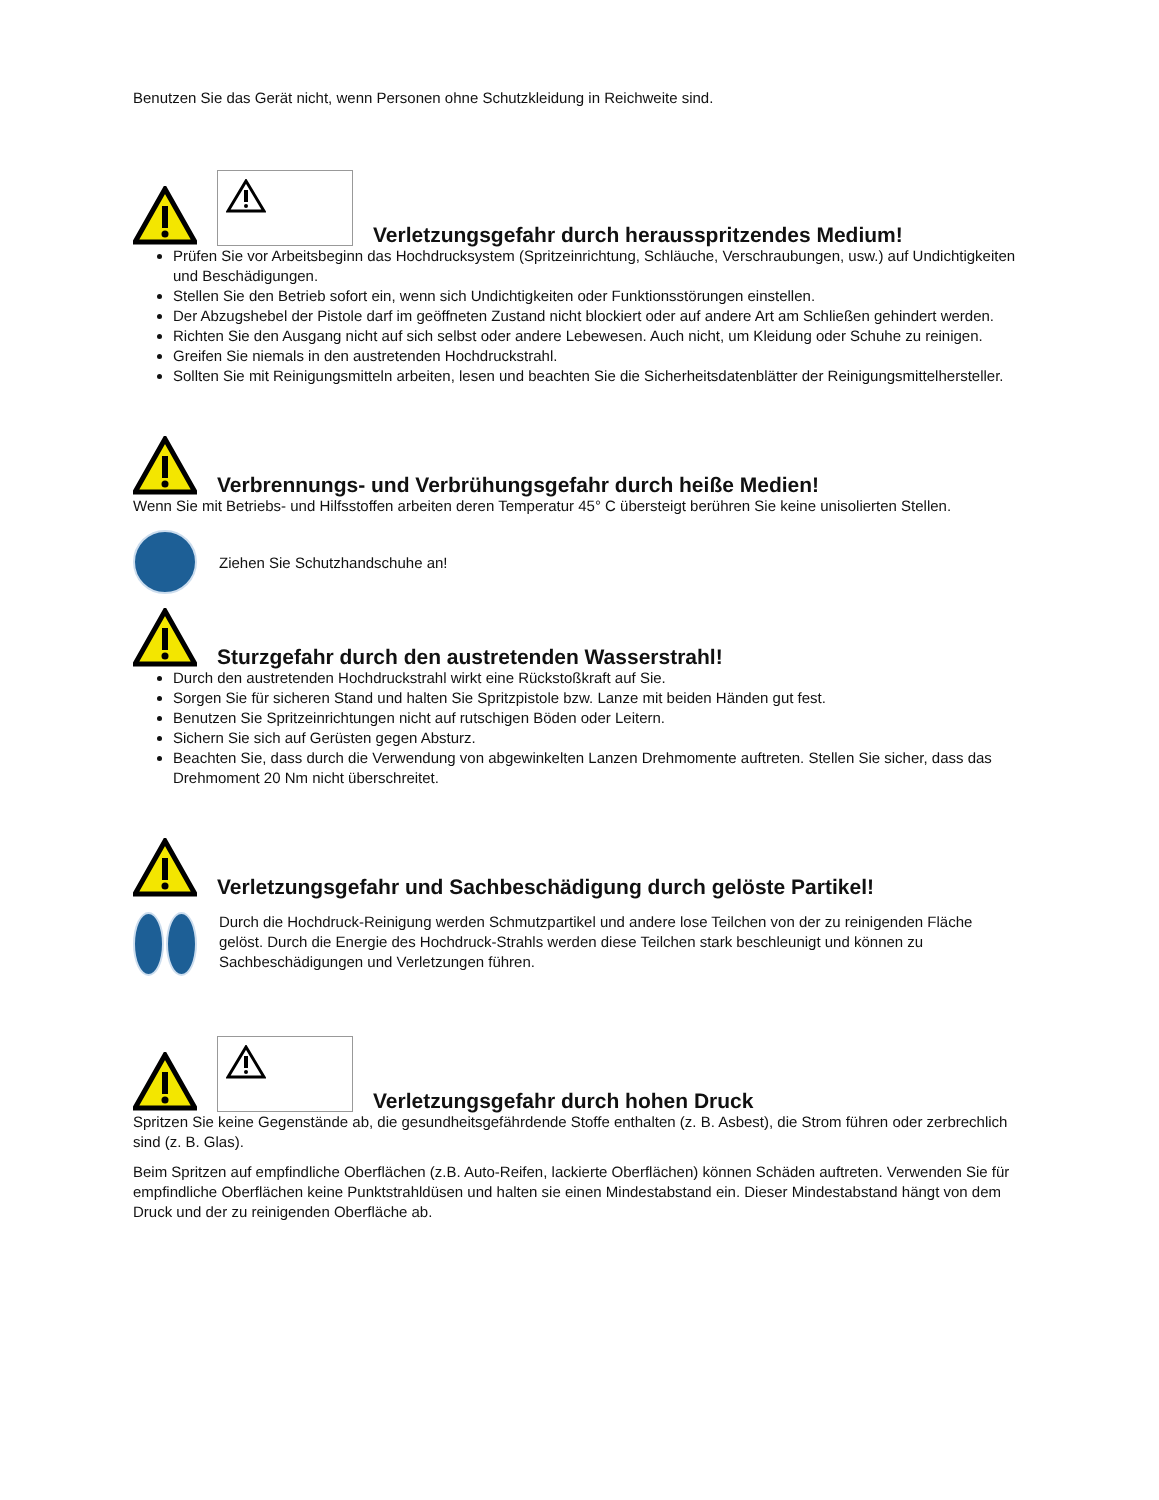Benutzen Sie das Gerät nicht, wenn Personen ohne Schutzkleidung in Reichweite sind.
Verletzungsgefahr durch herausspritzendes Medium!
Prüfen Sie vor Arbeitsbeginn das Hochdrucksystem (Spritzeinrichtung, Schläuche, Verschraubungen, usw.) auf Undichtigkeiten und Beschädigungen.
Stellen Sie den Betrieb sofort ein, wenn sich Undichtigkeiten oder Funktionsstörungen einstellen.
Der Abzugshebel der Pistole darf im geöffneten Zustand nicht blockiert oder auf andere Art am Schließen gehindert werden.
Richten Sie den Ausgang nicht auf sich selbst oder andere Lebewesen. Auch nicht, um Kleidung oder Schuhe zu reinigen.
Greifen Sie niemals in den austretenden Hochdruckstrahl.
Sollten Sie mit Reinigungsmitteln arbeiten, lesen und beachten Sie die Sicherheitsdatenblätter der Reinigungsmittelhersteller.
Verbrennungs- und Verbrühungsgefahr durch heiße Medien!
Wenn Sie mit Betriebs- und Hilfsstoffen arbeiten deren Temperatur 45° C übersteigt berühren Sie keine unisolierten Stellen.
Ziehen Sie Schutzhandschuhe an!
Sturzgefahr durch den austretenden Wasserstrahl!
Durch den austretenden Hochdruckstrahl wirkt eine Rückstoßkraft auf Sie.
Sorgen Sie für sicheren Stand und halten Sie Spritzpistole bzw. Lanze mit beiden Händen gut fest.
Benutzen Sie Spritzeinrichtungen nicht auf rutschigen Böden oder Leitern.
Sichern Sie sich auf Gerüsten gegen Absturz.
Beachten Sie, dass durch die Verwendung von abgewinkelten Lanzen Drehmomente auftreten. Stellen Sie sicher, dass das Drehmoment 20 Nm nicht überschreitet.
Verletzungsgefahr und Sachbeschädigung durch gelöste Partikel!
Durch die Hochdruck-Reinigung werden Schmutzpartikel und andere lose Teilchen von der zu reinigenden Fläche gelöst. Durch die Energie des Hochdruck-Strahls werden diese Teilchen stark beschleunigt und können zu Sachbeschädigungen und Verletzungen führen.
Verletzungsgefahr durch hohen Druck
Spritzen Sie keine Gegenstände ab, die gesundheitsgefährdende Stoffe enthalten (z. B. Asbest), die Strom führen oder zerbrechlich sind (z. B. Glas).
Beim Spritzen auf empfindliche Oberflächen (z.B. Auto-Reifen, lackierte Oberflächen) können Schäden auftreten. Verwenden Sie für empfindliche Oberflächen keine Punktstrahldüsen und halten sie einen Mindestabstand ein. Dieser Mindestabstand hängt von dem Druck und der zu reinigenden Oberfläche ab.